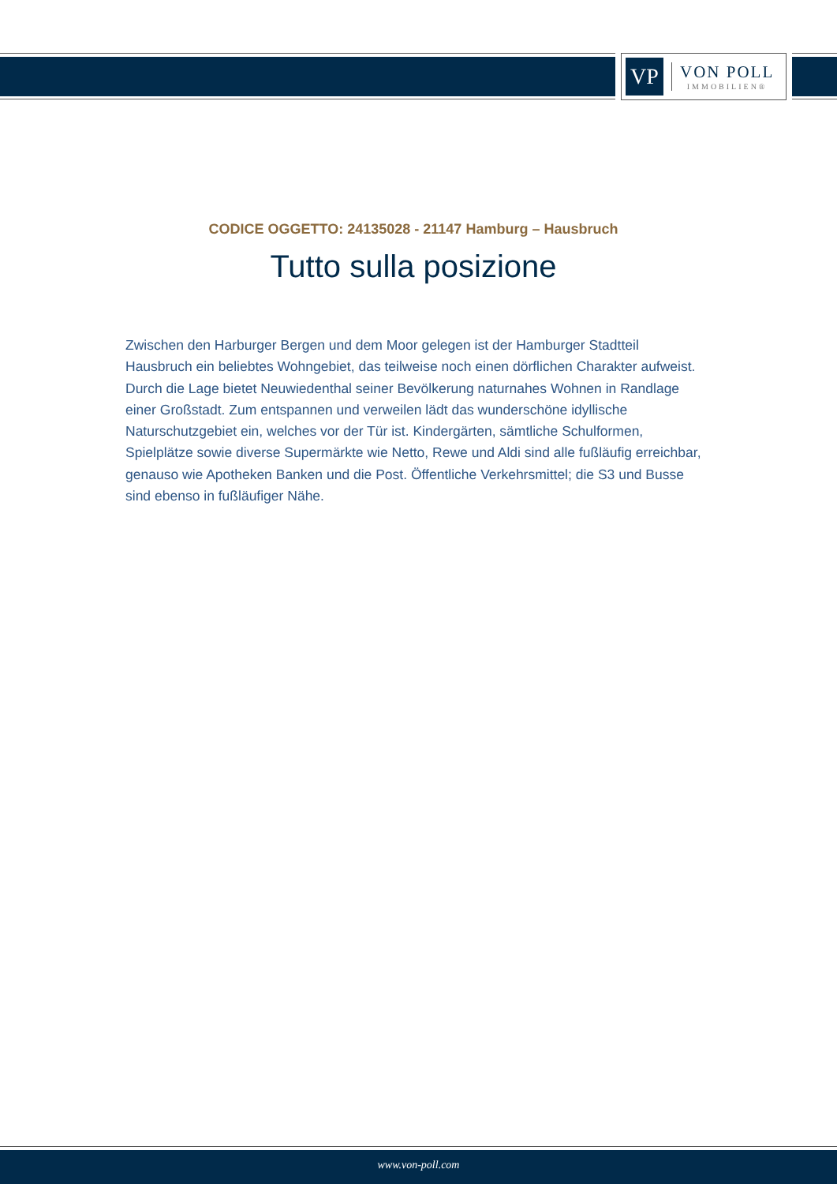VP
VON POLL
IMMOBILIEN®
CODICE OGGETTO: 24135028 - 21147 Hamburg – Hausbruch
Tutto sulla posizione
Zwischen den Harburger Bergen und dem Moor gelegen ist der Hamburger Stadtteil Hausbruch ein beliebtes Wohngebiet, das teilweise noch einen dörflichen Charakter aufweist. Durch die Lage bietet Neuwiedenthal seiner Bevölkerung naturnahes Wohnen in Randlage einer Großstadt. Zum entspannen und verweilen lädt das wunderschöne idyllische Naturschutzgebiet ein, welches vor der Tür ist. Kindergärten, sämtliche Schulformen, Spielplätze sowie diverse Supermärkte wie Netto, Rewe und Aldi sind alle fußläufig erreichbar, genauso wie Apotheken Banken und die Post. Öffentliche Verkehrsmittel; die S3 und Busse sind ebenso in fußläufiger Nähe.
www.von-poll.com